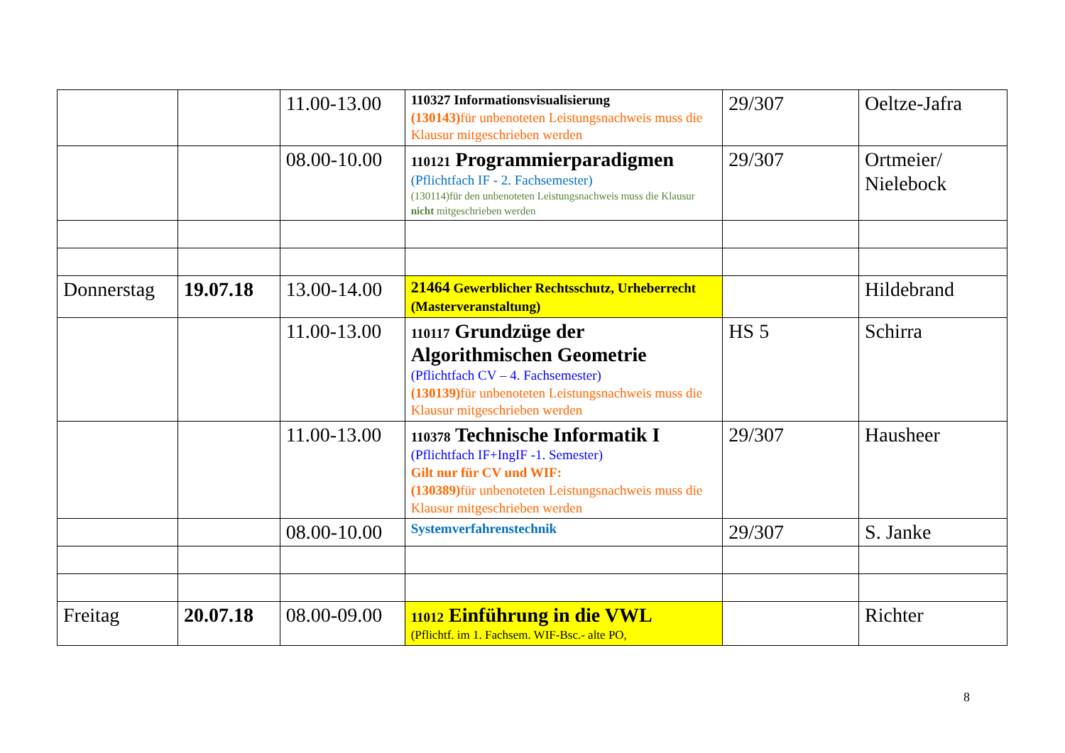| | | 11.00-13.00 | 110327 Informationsvisualisierung (130143) für unbenoteten Leistungsnachweis muss die Klausur mitgeschrieben werden | 29/307 | Oeltze-Jafra |
| | | 08.00-10.00 | 110121 Programmierparadigmen (Pflichtfach IF - 2. Fachsemester) (130114)für den unbenoteten Leistungsnachweis muss die Klausur nicht mitgeschrieben werden | 29/307 | Ortmeier/ Nielebock |
| Donnerstag | 19.07.18 | 13.00-14.00 | 21464 Gewerblicher Rechtsschutz, Urheberrecht (Masterveranstaltung) | | Hildebrand |
| | | 11.00-13.00 | 110117 Grundzüge der Algorithmischen Geometrie (Pflichtfach CV – 4. Fachsemester) (130139) für unbenoteten Leistungsnachweis muss die Klausur mitgeschrieben werden | HS 5 | Schirra |
| | | 11.00-13.00 | 110378 Technische Informatik I (Pflichtfach IF+IngIF -1. Semester) Gilt nur für CV und WIF: (130389) für unbenoteten Leistungsnachweis muss die Klausur mitgeschrieben werden | 29/307 | Hausheer |
| | | 08.00-10.00 | Systemverfahrenstechnik | 29/307 | S. Janke |
| Freitag | 20.07.18 | 08.00-09.00 | 11012 Einführung in die VWL (Pflichtf. im 1. Fachsem. WIF-Bsc.- alte PO, | | Richter |
8